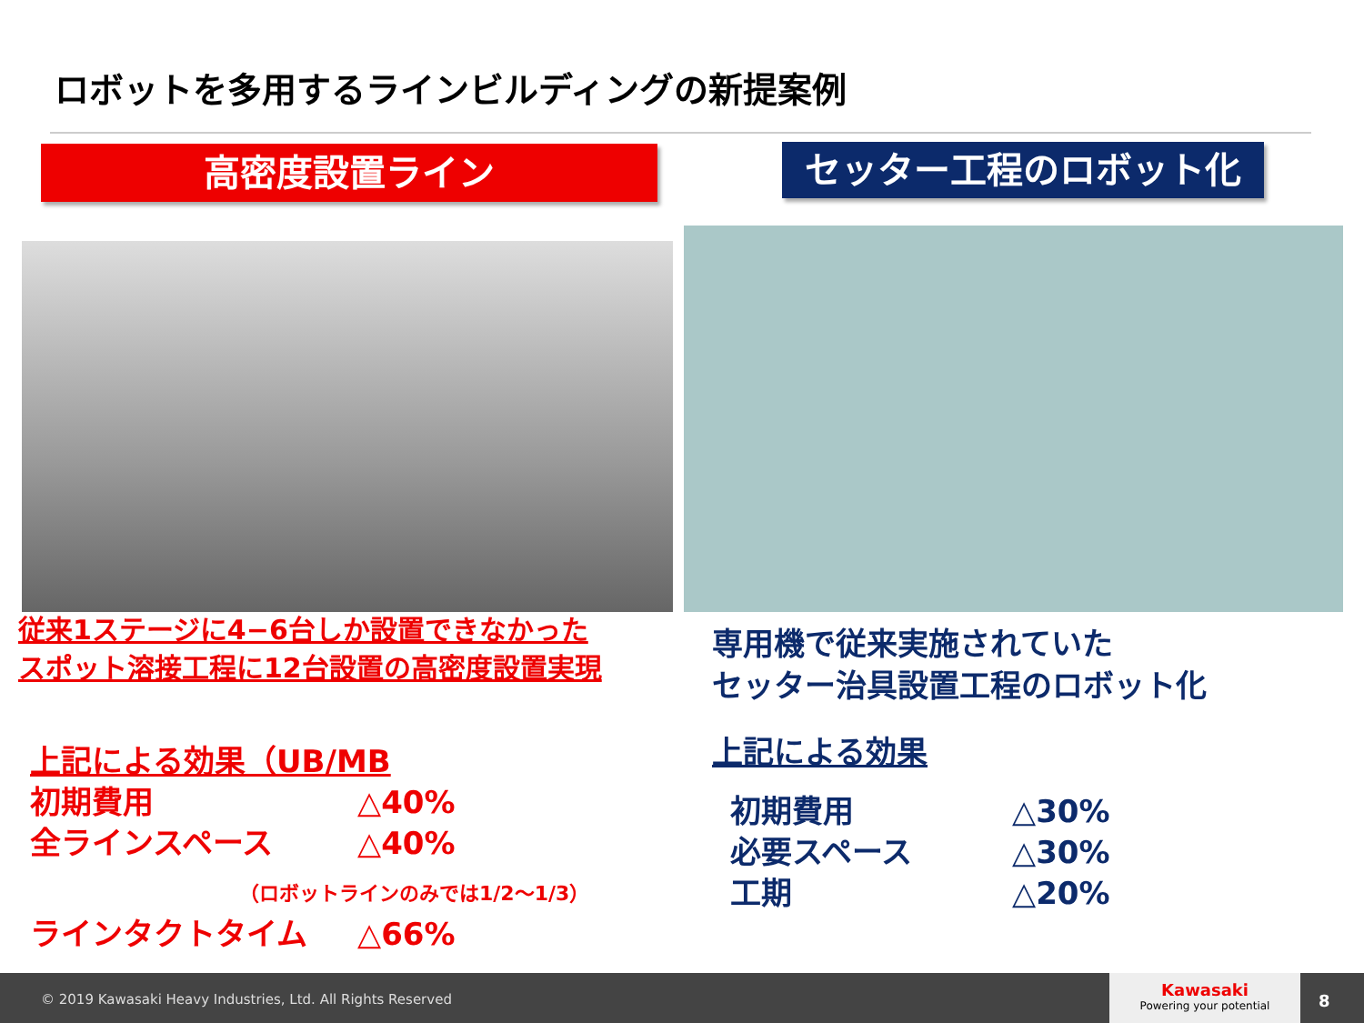ロボットを多用するラインビルディングの新提案例
高密度設置ライン セッター工程のロボット化
従来1ステージに4−6台しか設置できなかった
スポット溶接工程に12台設置の高密度設置実現
専用機で従来実施されていた
セッター治具設置工程のロボット化
上記による効果（UB/MB
初期費用 △40%
全ラインスペース △40%
（ロボットラインのみでは1/2〜1/3）
ラインタクトタイム △66%
上記による効果
初期費用 △30%
必要スペース △30%
工期 △20%
© 2019 Kawasaki Heavy Industries, Ltd. All Rights Reserved
Kawasaki
Powering your potential
8